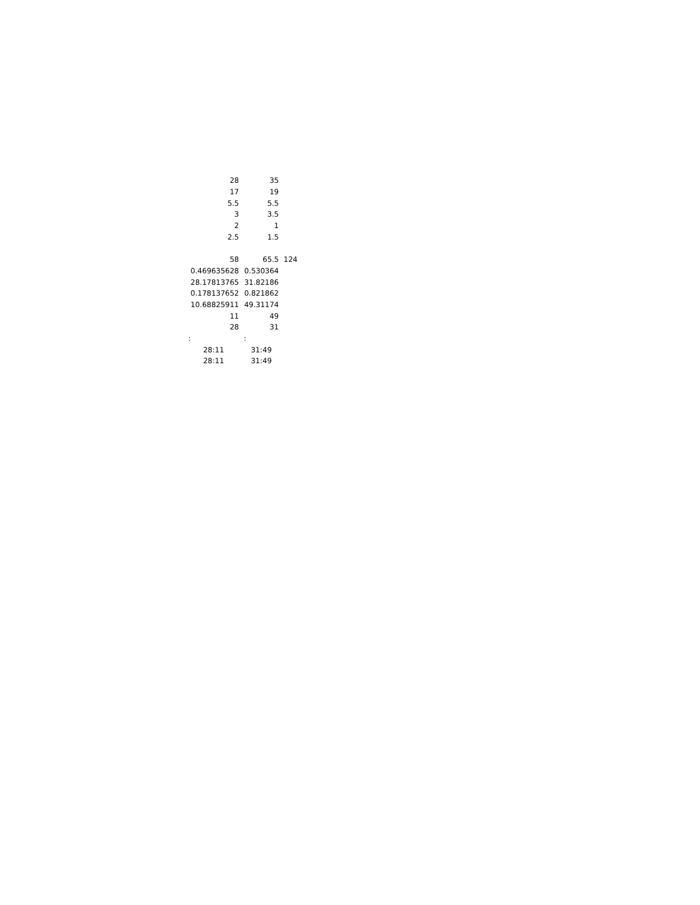| 28 | 35 | |
| 17 | 19 | |
| 5.5 | 5.5 | |
| 3 | 3.5 | |
| 2 | 1 | |
| 2.5 | 1.5 | |
| 58 | 65.5 | 124 |
| 0.469635628 | 0.530364 | |
| 28.17813765 | 31.82186 | |
| 0.178137652 | 0.821862 | |
| 10.68825911 | 49.31174 | |
| 11 | 49 | |
| 28 | 31 | |
| : | : | |
| 28:11 | 31:49 | |
| 28:11 | 31:49 | |